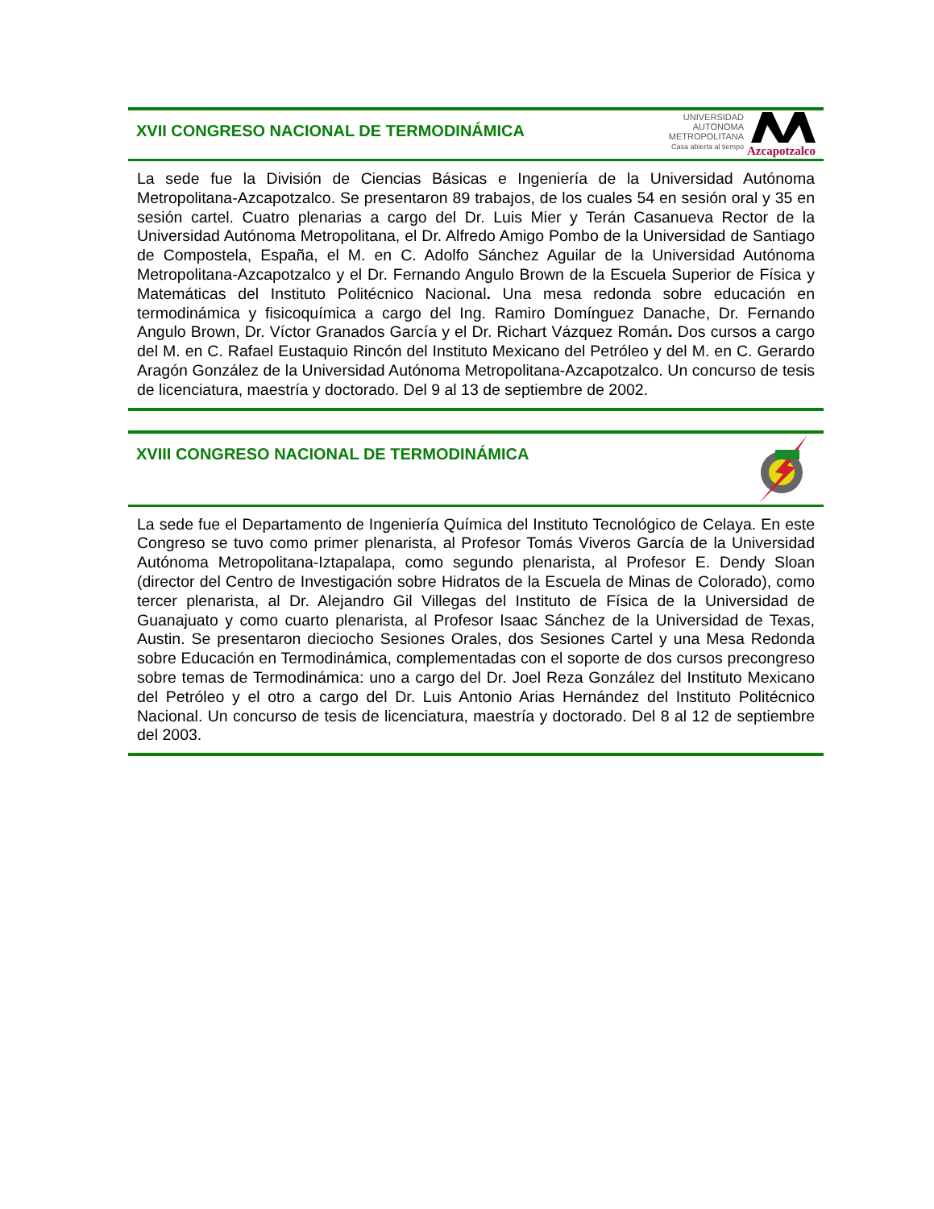XVII CONGRESO NACIONAL DE TERMODINÁMICA
UNIVERSIDAD
AUTONOMA
METROPOLITANA
Casa abierta al tiempo
Azcapotzalco
La sede fue la División de Ciencias Básicas e Ingeniería de la Universidad Autónoma Metropolitana-Azcapotzalco. Se presentaron 89 trabajos, de los cuales 54 en sesión oral y 35 en sesión cartel. Cuatro plenarias a cargo del Dr. Luis Mier y Terán Casanueva Rector de la Universidad Autónoma Metropolitana, el Dr. Alfredo Amigo Pombo de la Universidad de Santiago de Compostela, España, el M. en C. Adolfo Sánchez Aguilar de la Universidad Autónoma Metropolitana-Azcapotzalco y el Dr. Fernando Angulo Brown de la Escuela Superior de Física y Matemáticas del Instituto Politécnico Nacional. Una mesa redonda sobre educación en termodinámica y fisicoquímica a cargo del Ing. Ramiro Domínguez Danache, Dr. Fernando Angulo Brown, Dr. Víctor Granados García y el Dr. Richart Vázquez Román. Dos cursos a cargo del M. en C. Rafael Eustaquio Rincón del Instituto Mexicano del Petróleo y del M. en C. Gerardo Aragón González de la Universidad Autónoma Metropolitana-Azcapotzalco. Un concurso de tesis de licenciatura, maestría y doctorado. Del 9 al 13 de septiembre de 2002.
XVIII CONGRESO NACIONAL DE TERMODINÁMICA
La sede fue el Departamento de Ingeniería Química del Instituto Tecnológico de Celaya. En este Congreso se tuvo como primer plenarista, al Profesor Tomás Viveros García de la Universidad Autónoma Metropolitana-Iztapalapa, como segundo plenarista, al Profesor E. Dendy Sloan (director del Centro de Investigación sobre Hidratos de la Escuela de Minas de Colorado), como tercer plenarista, al Dr. Alejandro Gil Villegas del Instituto de Física de la Universidad de Guanajuato y como cuarto plenarista, al Profesor Isaac Sánchez de la Universidad de Texas, Austin. Se presentaron dieciocho Sesiones Orales, dos Sesiones Cartel y una Mesa Redonda sobre Educación en Termodinámica, complementadas con el soporte de dos cursos precongreso sobre temas de Termodinámica: uno a cargo del Dr. Joel Reza González del Instituto Mexicano del Petróleo y el otro a cargo del Dr. Luis Antonio Arias Hernández del Instituto Politécnico Nacional. Un concurso de tesis de licenciatura, maestría y doctorado. Del 8 al 12 de septiembre del 2003.